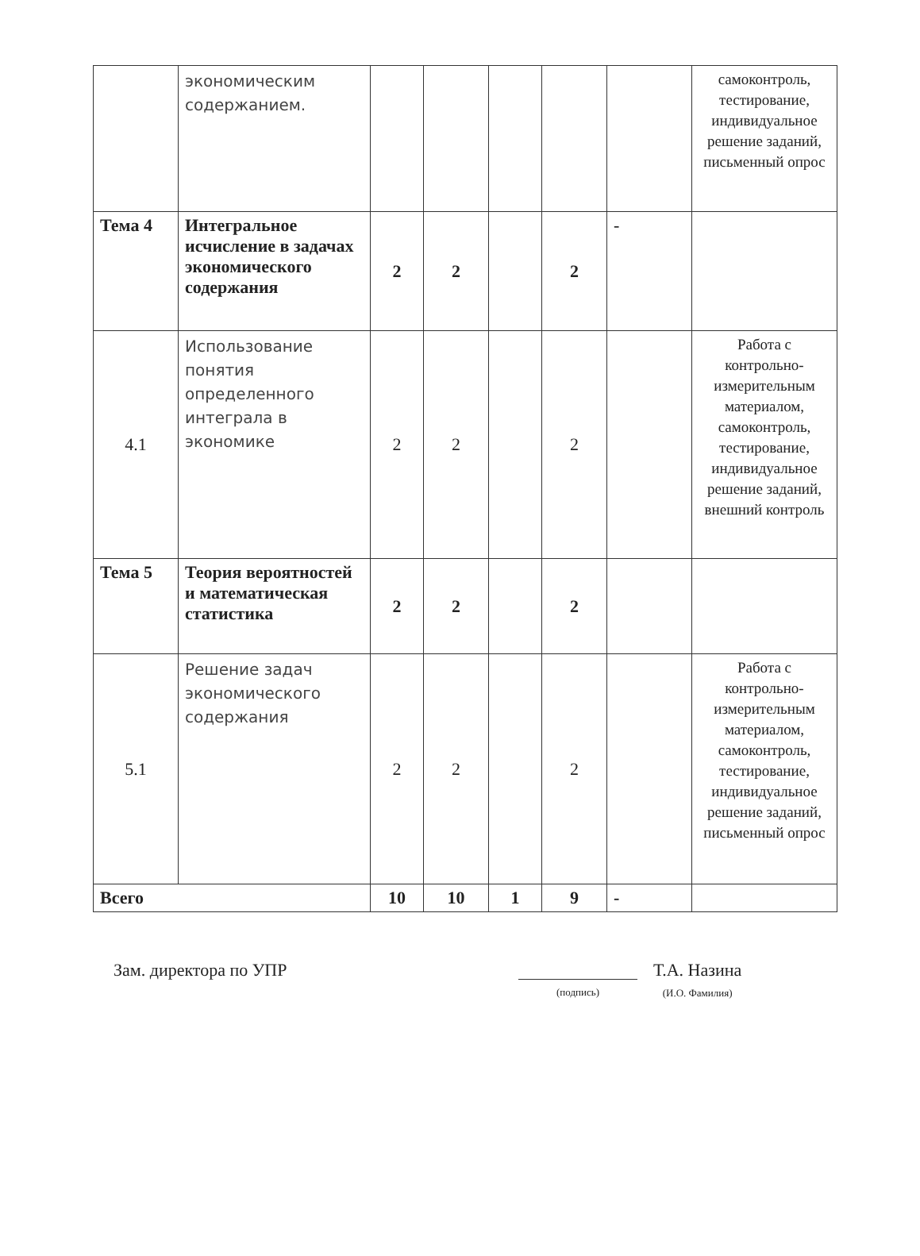| | экономическим содержанием. | | | | | | самоконтроль, тестирование, индивидуальное решение заданий, письменный опрос |
| Тема 4 | Интегральное исчисление в задачах экономического содержания | 2 | 2 | | 2 | - | |
| 4.1 | Использование понятия определенного интеграла в экономике | 2 | 2 | | 2 | | Работа с контрольно-измерительным материалом, самоконтроль, тестирование, индивидуальное решение заданий, внешний контроль |
| Тема 5 | Теория вероятностей и математическая статистика | 2 | 2 | | 2 | | |
| 5.1 | Решение задач экономического содержания | 2 | 2 | | 2 | | Работа с контрольно-измерительным материалом, самоконтроль, тестирование, индивидуальное решение заданий, письменный опрос |
| Всего | | 10 | 10 | 1 | 9 | - | |
Зам. директора по УПР
(подпись)
Т.А. Назина
(И.О. Фамилия)